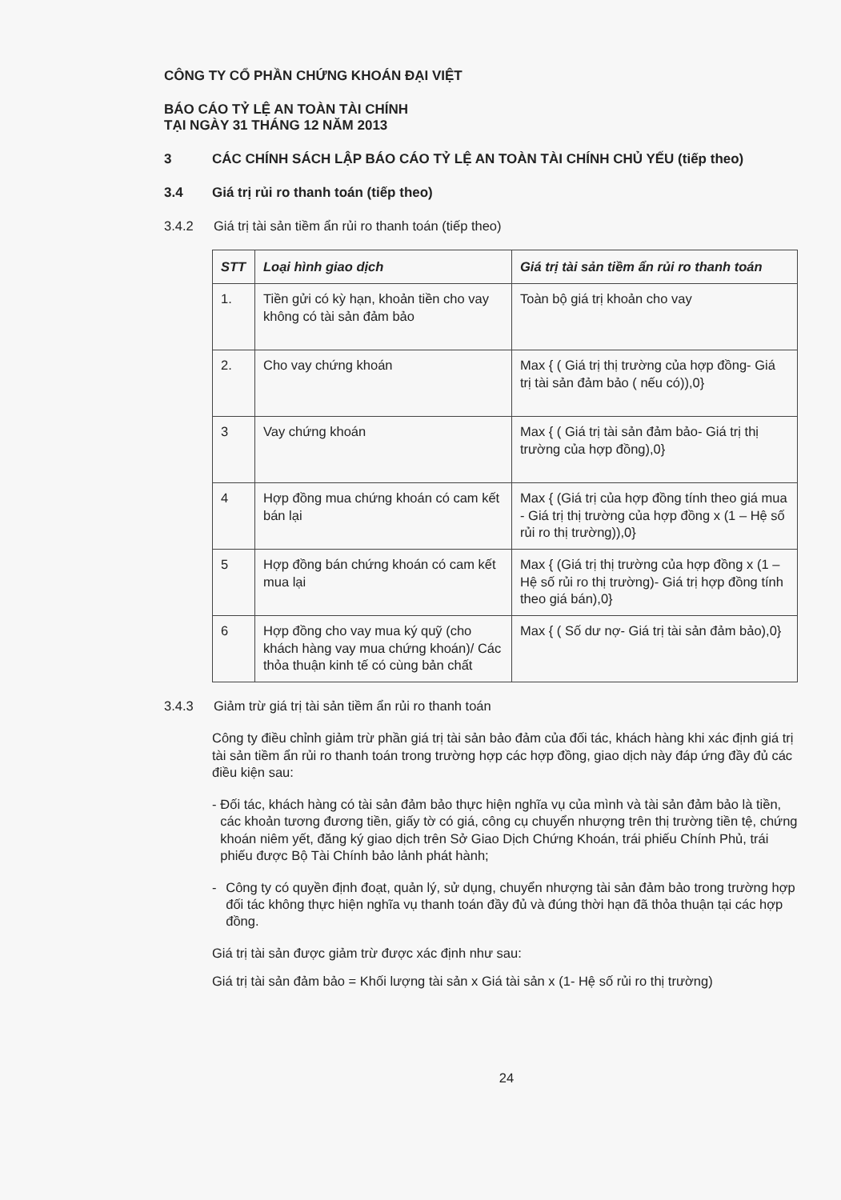CÔNG TY CỔ PHẦN CHỨNG KHOÁN ĐẠI VIỆT
BÁO CÁO TỶ LỆ AN TOÀN TÀI CHÍNH
TẠI NGÀY 31 THÁNG 12 NĂM 2013
3 CÁC CHÍNH SÁCH LẬP BÁO CÁO TỶ LỆ AN TOÀN TÀI CHÍNH CHỦ YẾU (tiếp theo)
3.4 Giá trị rủi ro thanh toán (tiếp theo)
3.4.2 Giá trị tài sản tiềm ẩn rủi ro thanh toán (tiếp theo)
| STT | Loại hình giao dịch | Giá trị tài sản tiềm ẩn rủi ro thanh toán |
| --- | --- | --- |
| 1. | Tiền gửi có kỳ hạn, khoản tiền cho vay không có tài sản đảm bảo | Toàn bộ giá trị khoản cho vay |
| 2. | Cho vay chứng khoán | Max { ( Giá trị thị trường của hợp đồng- Giá trị tài sản đảm bảo ( nếu có)),0} |
| 3 | Vay chứng khoán | Max { ( Giá trị tài sản đảm bảo- Giá trị thị trường của hợp đồng),0} |
| 4 | Hợp đồng mua chứng khoán có cam kết bán lại | Max { (Giá trị của hợp đồng tính theo giá mua - Giá trị thị trường của hợp đồng x (1 – Hệ số rủi ro thị trường)),0} |
| 5 | Hợp đồng bán chứng khoán có cam kết mua lại | Max { (Giá trị thị trường của hợp đồng x (1 – Hệ số rủi ro thị trường)- Giá trị hợp đồng tính theo giá bán),0} |
| 6 | Hợp đồng cho vay mua ký quỹ (cho khách hàng vay mua chứng khoán)/ Các thỏa thuận kinh tế có cùng bản chất | Max { ( Số dư nợ- Giá trị tài sản đảm bảo),0} |
3.4.3 Giảm trừ giá trị tài sản tiềm ẩn rủi ro thanh toán
Công ty điều chỉnh giảm trừ phần giá trị tài sản bảo đảm của đối tác, khách hàng khi xác định giá trị tài sản tiềm ẩn rủi ro thanh toán trong trường hợp các hợp đồng, giao dịch này đáp ứng đầy đủ các điều kiện sau:
- Đối tác, khách hàng có tài sản đảm bảo thực hiện nghĩa vụ của mình và tài sản đảm bảo là tiền, các khoản tương đương tiền, giấy tờ có giá, công cụ chuyển nhượng trên thị trường tiền tệ, chứng khoán niêm yết, đăng ký giao dịch trên Sở Giao Dịch Chứng Khoán, trái phiếu Chính Phủ, trái phiếu được Bộ Tài Chính bảo lảnh phát hành;
- Công ty có quyền định đoạt, quản lý, sử dụng, chuyển nhượng tài sản đảm bảo trong trường hợp đối tác không thực hiện nghĩa vụ thanh toán đầy đủ và đúng thời hạn đã thỏa thuận tại các hợp đồng.
Giá trị tài sản được giảm trừ được xác định như sau:
Giá trị tài sản đảm bảo = Khối lượng tài sản x Giá tài sản x (1- Hệ số rủi ro thị trường)
24